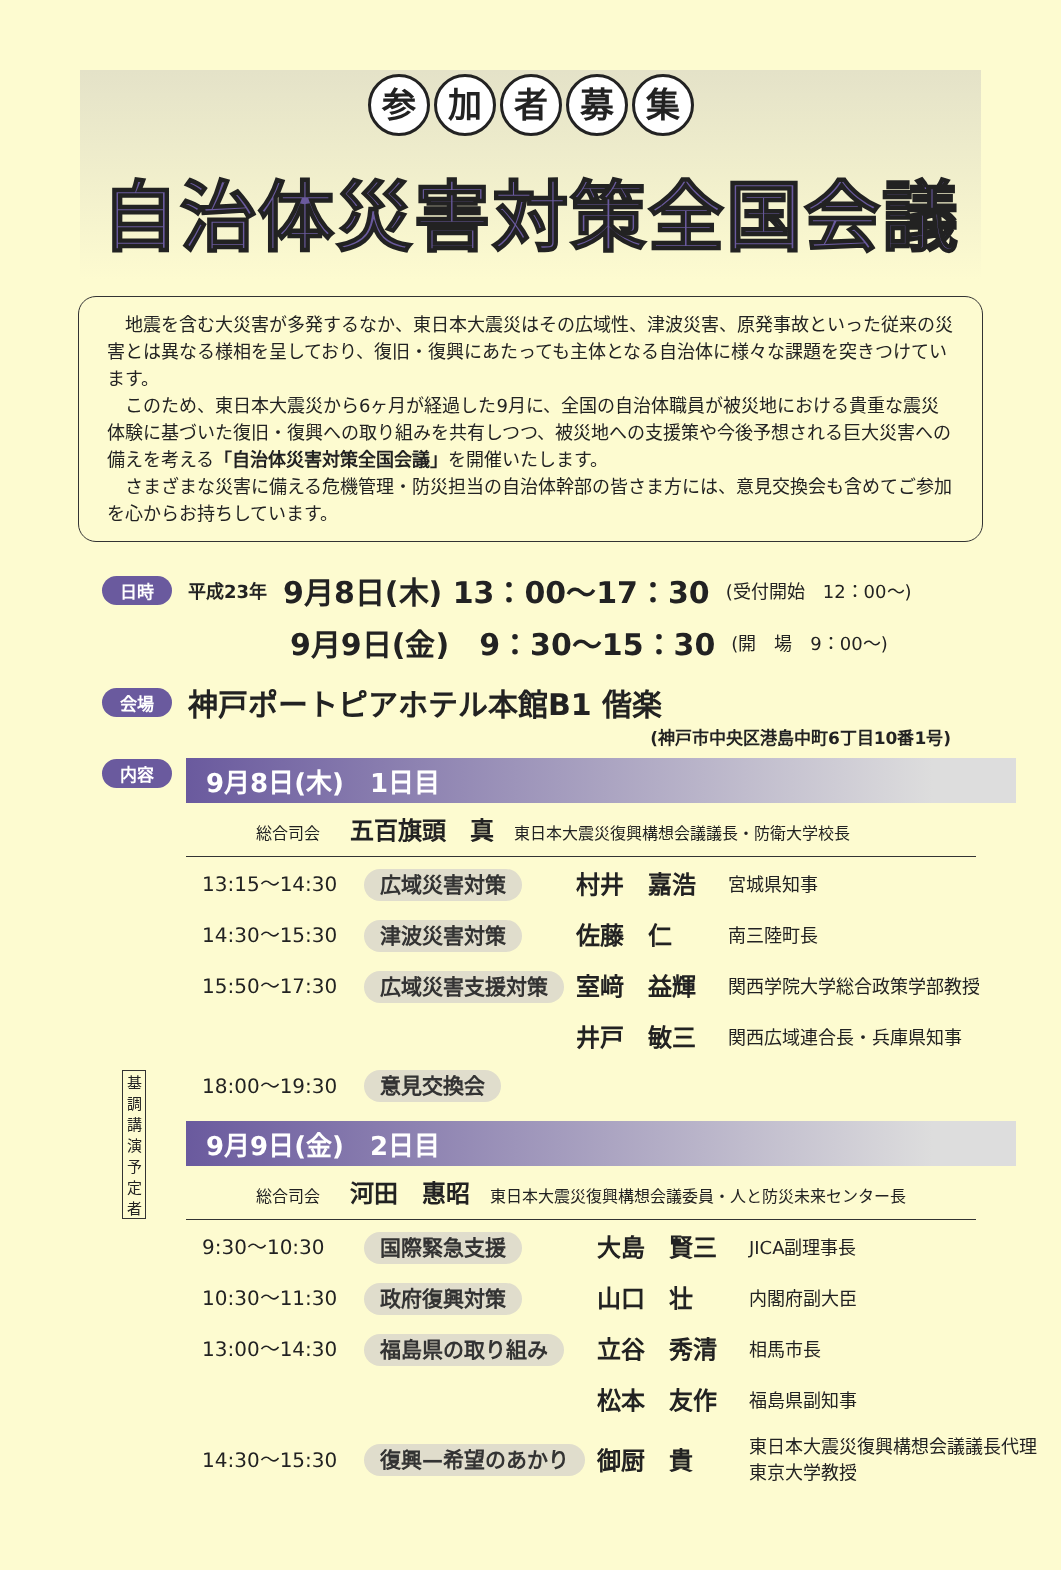参加者募集
自治体災害対策全国会議
地震を含む大災害が多発するなか、東日本大震災はその広域性、津波災害、原発事故といった従来の災害とは異なる様相を呈しており、復旧・復興にあたっても主体となる自治体に様々な課題を突きつけています。
このため、東日本大震災から6ヶ月が経過した9月に、全国の自治体職員が被災地における貴重な震災体験に基づいた復旧・復興への取り組みを共有しつつ、被災地への支援策や今後予想される巨大災害への備えを考える「自治体災害対策全国会議」を開催いたします。
さまざまな災害に備える危機管理・防災担当の自治体幹部の皆さま方には、意見交換会も含めてご参加を心からお持ちしています。
日時 平成23年 9月8日(木) 13：00～17：30 (受付開始　12：00～)
9月9日(金)　9：30～15：30 (開　場　9：00～)
会場 神戸ポートピアホテル本館B1 偕楽
(神戸市中央区港島中町6丁目10番1号)
内容
9月8日(木)　1日目
総合司会 五百旗頭　真 東日本大震災復興構想会議議長・防衛大学校長
| 13:15～14:30 | 広域災害対策 | 村井 嘉浩 | 宮城県知事 |
| 14:30～15:30 | 津波災害対策 | 佐藤 仁 | 南三陸町長 |
| 15:50～17:30 | 広域災害支援対策 | 室﨑 益輝 | 関西学院大学総合政策学部教授 |
| | | 井戸 敏三 | 関西広域連合長・兵庫県知事 |
| 18:00～19:30 | 意見交換会 | | |
基調講演予定者
9月9日(金)　2日目
総合司会 河田　惠昭 東日本大震災復興構想会議委員・人と防災未来センター長
| 9:30～10:30 | 国際緊急支援 | 大島 賢三 | JICA副理事長 |
| 10:30～11:30 | 政府復興対策 | 山口 壮 | 内閣府副大臣 |
| 13:00～14:30 | 福島県の取り組み | 立谷 秀清 | 相馬市長 |
| | | 松本 友作 | 福島県副知事 |
| 14:30～15:30 | 復興—希望のあかり | 御厨 貴 | 東日本大震災復興構想会議議長代理 東京大学教授 |